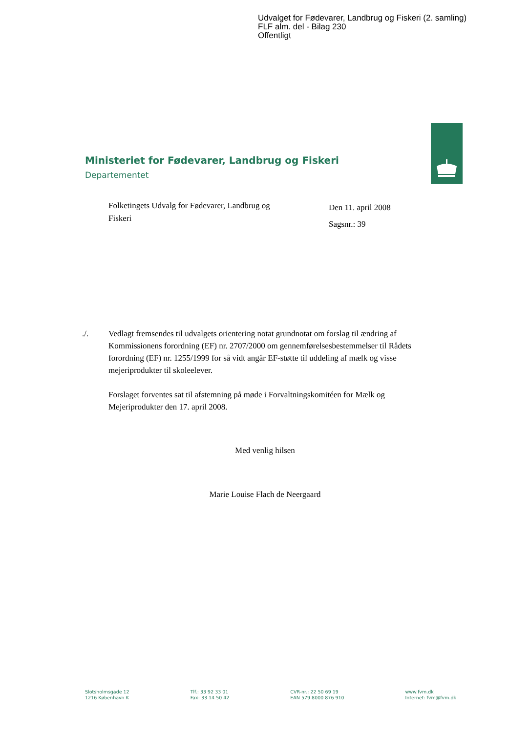Udvalget for Fødevarer, Landbrug og Fiskeri (2. samling)
FLF alm. del - Bilag 230
Offentligt
Ministeriet for Fødevarer, Landbrug og Fiskeri
Departementet
Folketingets Udvalg for Fødevarer, Landbrug og Fiskeri
Den 11. april 2008
Sagsnr.: 39
./. Vedlagt fremsendes til udvalgets orientering notat grundnotat om forslag til ændring af Kommissionens forordning (EF) nr. 2707/2000 om gennemførelsesbestemmelser til Rådets forordning (EF) nr. 1255/1999 for så vidt angår EF-støtte til uddeling af mælk og visse mejeriprodukter til skoleelever.
Forslaget forventes sat til afstemning på møde i Forvaltningskomitéen for Mælk og Mejeriprodukter den 17. april 2008.
Med venlig hilsen
Marie Louise Flach de Neergaard
Slotsholmsgade 12
1216 København K
Tlf.: 33 92 33 01
Fax: 33 14 50 42
CVR-nr.: 22 50 69 19
EAN 579 8000 876 910
www.fvm.dk
Internet: fvm@fvm.dk